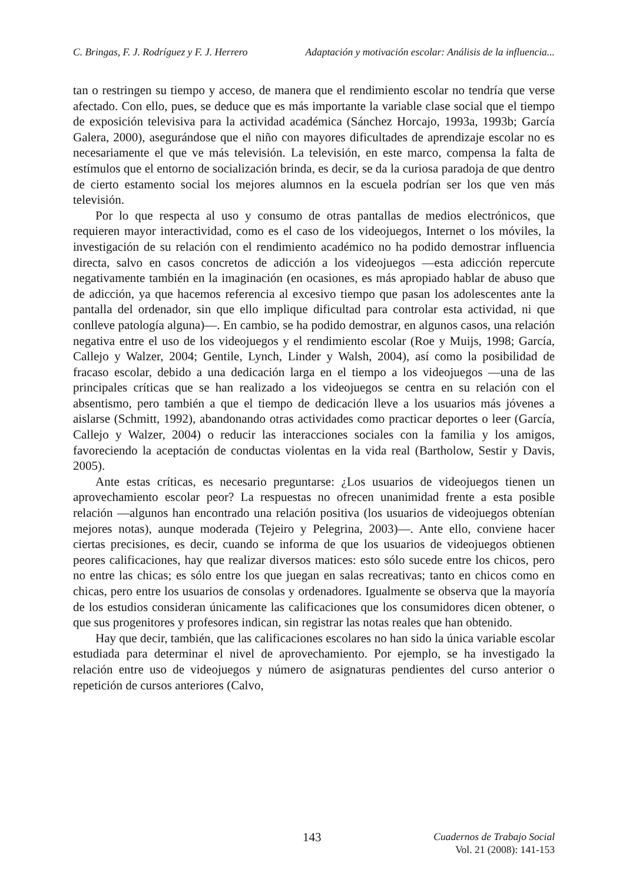C. Bringas, F. J. Rodríguez y F. J. Herrero Adaptación y motivación escolar: Análisis de la influencia...
tan o restringen su tiempo y acceso, de manera que el rendimiento escolar no tendría que verse afectado. Con ello, pues, se deduce que es más importante la variable clase social que el tiempo de exposición televisiva para la actividad académica (Sánchez Horcajo, 1993a, 1993b; García Galera, 2000), asegurándose que el niño con mayores dificultades de aprendizaje escolar no es necesariamente el que ve más televisión. La televisión, en este marco, compensa la falta de estímulos que el entorno de socialización brinda, es decir, se da la curiosa paradoja de que dentro de cierto estamento social los mejores alumnos en la escuela podrían ser los que ven más televisión.
Por lo que respecta al uso y consumo de otras pantallas de medios electrónicos, que requieren mayor interactividad, como es el caso de los videojuegos, Internet o los móviles, la investigación de su relación con el rendimiento académico no ha podido demostrar influencia directa, salvo en casos concretos de adicción a los videojuegos —esta adicción repercute negativamente también en la imaginación (en ocasiones, es más apropiado hablar de abuso que de adicción, ya que hacemos referencia al excesivo tiempo que pasan los adolescentes ante la pantalla del ordenador, sin que ello implique dificultad para controlar esta actividad, ni que conlleve patología alguna)—. En cambio, se ha podido demostrar, en algunos casos, una relación negativa entre el uso de los videojuegos y el rendimiento escolar (Roe y Muijs, 1998; García, Callejo y Walzer, 2004; Gentile, Lynch, Linder y Walsh, 2004), así como la posibilidad de fracaso escolar, debido a una dedicación larga en el tiempo a los videojuegos —una de las principales críticas que se han realizado a los videojuegos se centra en su relación con el absentismo, pero también a que el tiempo de dedicación lleve a los usuarios más jóvenes a aislarse (Schmitt, 1992), abandonando otras actividades como practicar deportes o leer (García, Callejo y Walzer, 2004) o reducir las interacciones sociales con la familia y los amigos, favoreciendo la aceptación de conductas violentas en la vida real (Bartholow, Sestir y Davis, 2005).
Ante estas críticas, es necesario preguntarse: ¿Los usuarios de videojuegos tienen un aprovechamiento escolar peor? La respuestas no ofrecen unanimidad frente a esta posible relación —algunos han encontrado una relación positiva (los usuarios de videojuegos obtenían mejores notas), aunque moderada (Tejeiro y Pelegrina, 2003)—. Ante ello, conviene hacer ciertas precisiones, es decir, cuando se informa de que los usuarios de videojuegos obtienen peores calificaciones, hay que realizar diversos matices: esto sólo sucede entre los chicos, pero no entre las chicas; es sólo entre los que juegan en salas recreativas; tanto en chicos como en chicas, pero entre los usuarios de consolas y ordenadores. Igualmente se observa que la mayoría de los estudios consideran únicamente las calificaciones que los consumidores dicen obtener, o que sus progenitores y profesores indican, sin registrar las notas reales que han obtenido.
Hay que decir, también, que las calificaciones escolares no han sido la única variable escolar estudiada para determinar el nivel de aprovechamiento. Por ejemplo, se ha investigado la relación entre uso de videojuegos y número de asignaturas pendientes del curso anterior o repetición de cursos anteriores (Calvo,
143
Cuadernos de Trabajo Social
Vol. 21 (2008): 141-153